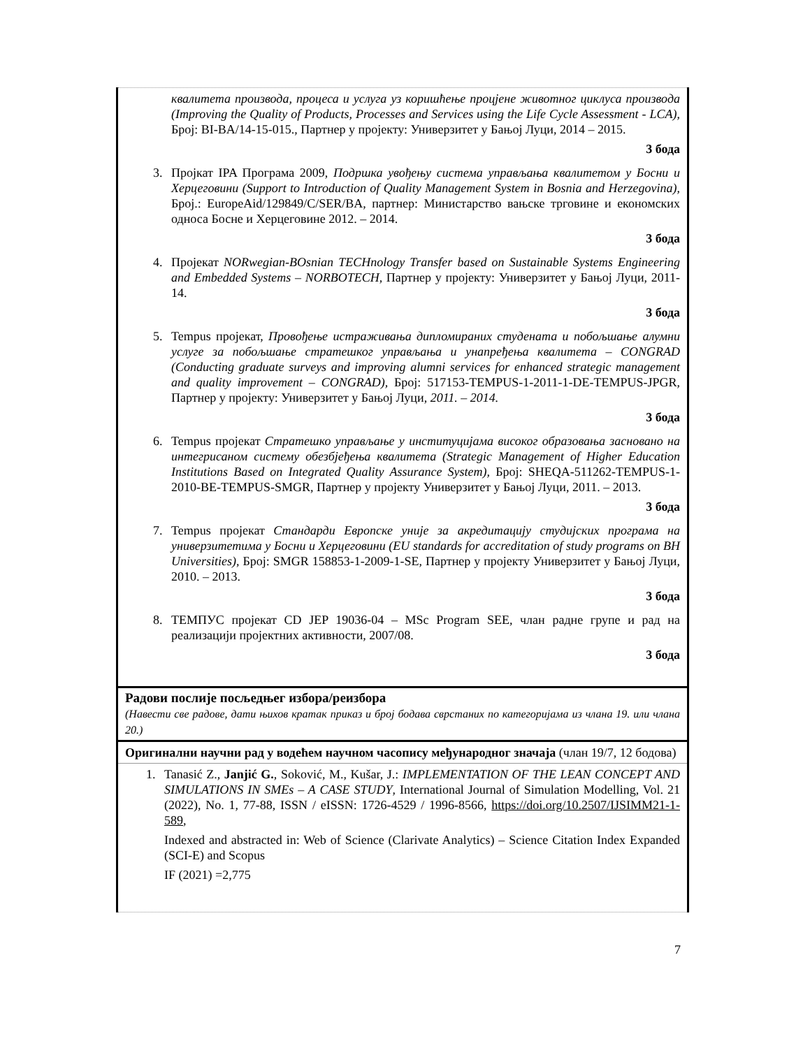| квалитета производа, процеса и услуга уз коришћење процјене животног циклуса производа (Improving the Quality of Products, Processes and Services using the Life Cycle Assessment - LCA) , Број: BI-BA/14-15-015., Партнер у пројекту: Универзитет у Бањој Луци, 2014 – 2015. 3 бода 3. Пројкат IPA Програма 2009, Подршка увођењу система управљања квалитетом у Босни и Херцеговини (Support to Introduction of Quality Management System in Bosnia and Herzegovina) , Броj.: EuropeAid/129849/C/SER/BA, партнер: Министарство вањске трговине и економских односа Босне и Херцеговине 2012. – 2014. 3 бода 4. Пројекат NORwegian-BOsnian TECHnology Transfer based on Sustainable Systems Engineering and Embedded Systems – NORBOTECH , Партнер у пројекту: Универзитет у Бањој Луци, 2011-14. 3 бода 5. Tempus пројекат, Провођење истраживања дипломираних студената и побољшање алумни услуге за побољшање стратешког управљања и унапређења квалитета – CONGRAD (Conducting graduate surveys and improving alumni services for enhanced strategic management and quality improvement – CONGRAD), Број: 517153-TEMPUS-1-2011-1-DE-TEMPUS-JPGR, Партнер у пројекту: Универзитет у Бањој Луци, 2011. – 2014. 3 бода 6. Tempus пројекат Стратешко управљање у институцијама високог образовања засновано на интегрисаном систему обезбјеђења квалитета (Strategic Management of Higher Education Institutions Based on Integrated Quality Assurance System), Број: SHEQA-511262-TEMPUS-1-2010-BE-TEMPUS-SMGR, Партнер у пројекту Универзитет у Бањој Луци, 2011. – 2013. 3 бода 7. Tempus пројекат Стандарди Европске уније за акредитацију студијских програма на универзитетима у Босни и Херцеговини (EU standards for accreditation of study programs on BH Universities) , Број: SMGR 158853-1-2009-1-SE, Партнер у пројекту Универзитет у Бањој Луци, 2010. – 2013. 3 бода 8. ТЕМПУС пројекат CD JEP 19036-04 – MSc Program SEE, члан радне групе и рад на реализацији пројектних активности, 2007/08. 3 бода |
| Радови послије посљедњег избора/реизбора (Навести све радове, дати њихов кратак приказ и број бодава сврстаних по категоријама из члана 19. или члана 20.) |
| Оригинални научни рад у водећем научном часопису међународног значаја (члан 19/7, 12 бодова) |
| 1. Tanasić Z., Janjić G. , Soković, M., Kušar, J.: IMPLEMENTATION OF THE LEAN CONCEPT AND SIMULATIONS IN SMEs – A CASE STUDY , International Journal of Simulation Modelling, Vol. 21 (2022), No. 1, 77-88, ISSN / eISSN: 1726-4529 / 1996-8566, https://doi.org/10.2507/IJSIMM21-1-589 , Indexed and abstracted in: Web of Science (Clarivate Analytics) – Science Citation Index Expanded (SCI-E) and Scopus IF (2021) =2,775 |
7